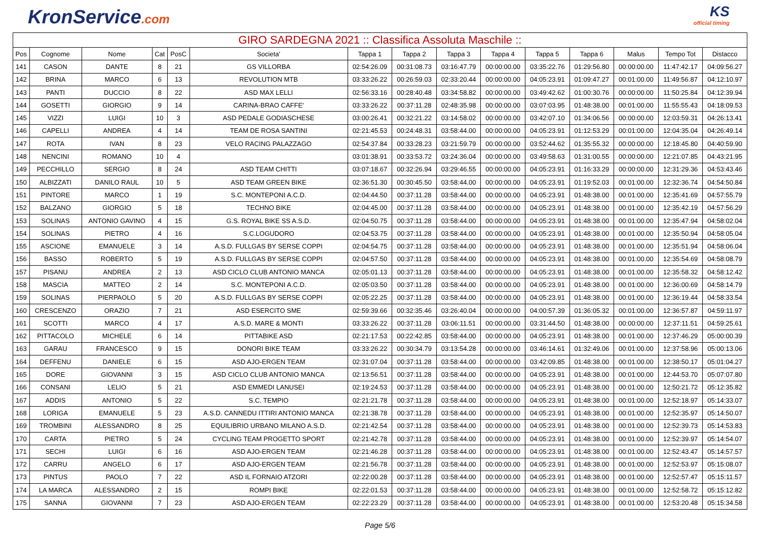KronService.com
KS
official timing
| GIRO SARDEGNA 2021 :: Classifica Assoluta Maschile :: | | | | | | | | | | | | | | |
| --- | --- | --- | --- | --- | --- | --- | --- | --- | --- | --- | --- | --- | --- | --- |
| Pos | Cognome | Nome | Cat | PosC | Societa' | Tappa 1 | Tappa 2 | Tappa 3 | Tappa 4 | Tappa 5 | Tappa 6 | Malus | Tempo Tot | Distacco |
| 141 | CASON | DANTE | 8 | 21 | GS VILLORBA | 02:54:26.09 | 00:31:08.73 | 03:16:47.79 | 00:00:00.00 | 03:35:22.76 | 01:29:56.80 | 00:00:00.00 | 11:47:42.17 | 04:09:56.27 |
| 142 | BRINA | MARCO | 6 | 13 | REVOLUTION MTB | 03:33:26.22 | 00:26:59.03 | 02:33:20.44 | 00:00:00.00 | 04:05:23.91 | 01:09:47.27 | 00:01:00.00 | 11:49:56.87 | 04:12:10.97 |
| 143 | PANTI | DUCCIO | 8 | 22 | ASD MAX LELLI | 02:56:33.16 | 00:28:40.48 | 03:34:58.82 | 00:00:00.00 | 03:49:42.62 | 01:00:30.76 | 00:00:00.00 | 11:50:25.84 | 04:12:39.94 |
| 144 | GOSETTI | GIORGIO | 9 | 14 | CARINA-BRAO CAFFE' | 03:33:26.22 | 00:37:11.28 | 02:48:35.98 | 00:00:00.00 | 03:07:03.95 | 01:48:38.00 | 00:01:00.00 | 11:55:55.43 | 04:18:09.53 |
| 145 | VIZZI | LUIGI | 10 | 3 | ASD PEDALE GODIASCHESE | 03:00:26.41 | 00:32:21.22 | 03:14:58.02 | 00:00:00.00 | 03:42:07.10 | 01:34:06.56 | 00:00:00.00 | 12:03:59.31 | 04:26:13.41 |
| 146 | CAPELLI | ANDREA | 4 | 14 | TEAM DE ROSA SANTINI | 02:21:45.53 | 00:24:48.31 | 03:58:44.00 | 00:00:00.00 | 04:05:23.91 | 01:12:53.29 | 00:01:00.00 | 12:04:35.04 | 04:26:49.14 |
| 147 | ROTA | IVAN | 8 | 23 | VELO RACING PALAZZAGO | 02:54:37.84 | 00:33:28.23 | 03:21:59.79 | 00:00:00.00 | 03:52:44.62 | 01:35:55.32 | 00:00:00.00 | 12:18:45.80 | 04:40:59.90 |
| 148 | NENCINI | ROMANO | 10 | 4 | | 03:01:38.91 | 00:33:53.72 | 03:24:36.04 | 00:00:00.00 | 03:49:58.63 | 01:31:00.55 | 00:00:00.00 | 12:21:07.85 | 04:43:21.95 |
| 149 | PECCHILLO | SERGIO | 8 | 24 | ASD TEAM CHITTI | 03:07:18.67 | 00:32:26.94 | 03:29:46.55 | 00:00:00.00 | 04:05:23.91 | 01:16:33.29 | 00:00:00.00 | 12:31:29.36 | 04:53:43.46 |
| 150 | ALBIZZATI | DANILO RAUL | 10 | 5 | ASD TEAM GREEN BIKE | 02:36:51.30 | 00:30:45.50 | 03:58:44.00 | 00:00:00.00 | 04:05:23.91 | 01:19:52.03 | 00:01:00.00 | 12:32:36.74 | 04:54:50.84 |
| 151 | PINTORE | MARCO | 1 | 19 | S.C. MONTEPONI A.C.D. | 02:04:44.50 | 00:37:11.28 | 03:58:44.00 | 00:00:00.00 | 04:05:23.91 | 01:48:38.00 | 00:01:00.00 | 12:35:41.69 | 04:57:55.79 |
| 152 | BALZANO | GIORGIO | 5 | 18 | TECHNO BIKE | 02:04:45.00 | 00:37:11.28 | 03:58:44.00 | 00:00:00.00 | 04:05:23.91 | 01:48:38.00 | 00:01:00.00 | 12:35:42.19 | 04:57:56.29 |
| 153 | SOLINAS | ANTONIO GAVINO | 4 | 15 | G.S. ROYAL BIKE SS A.S.D. | 02:04:50.75 | 00:37:11.28 | 03:58:44.00 | 00:00:00.00 | 04:05:23.91 | 01:48:38.00 | 00:01:00.00 | 12:35:47.94 | 04:58:02.04 |
| 154 | SOLINAS | PIETRO | 4 | 16 | S.C.LOGUDORO | 02:04:53.75 | 00:37:11.28 | 03:58:44.00 | 00:00:00.00 | 04:05:23.91 | 01:48:38.00 | 00:01:00.00 | 12:35:50.94 | 04:58:05.04 |
| 155 | ASCIONE | EMANUELE | 3 | 14 | A.S.D. FULLGAS BY SERSE COPPI | 02:04:54.75 | 00:37:11.28 | 03:58:44.00 | 00:00:00.00 | 04:05:23.91 | 01:48:38.00 | 00:01:00.00 | 12:35:51.94 | 04:58:06.04 |
| 156 | BASSO | ROBERTO | 5 | 19 | A.S.D. FULLGAS BY SERSE COPPI | 02:04:57.50 | 00:37:11.28 | 03:58:44.00 | 00:00:00.00 | 04:05:23.91 | 01:48:38.00 | 00:01:00.00 | 12:35:54.69 | 04:58:08.79 |
| 157 | PISANU | ANDREA | 2 | 13 | ASD CICLO CLUB ANTONIO MANCA | 02:05:01.13 | 00:37:11.28 | 03:58:44.00 | 00:00:00.00 | 04:05:23.91 | 01:48:38.00 | 00:01:00.00 | 12:35:58.32 | 04:58:12.42 |
| 158 | MASCIA | MATTEO | 2 | 14 | S.C. MONTEPONI A.C.D. | 02:05:03.50 | 00:37:11.28 | 03:58:44.00 | 00:00:00.00 | 04:05:23.91 | 01:48:38.00 | 00:01:00.00 | 12:36:00.69 | 04:58:14.79 |
| 159 | SOLINAS | PIERPAOLO | 5 | 20 | A.S.D. FULLGAS BY SERSE COPPI | 02:05:22.25 | 00:37:11.28 | 03:58:44.00 | 00:00:00.00 | 04:05:23.91 | 01:48:38.00 | 00:01:00.00 | 12:36:19.44 | 04:58:33.54 |
| 160 | CRESCENZO | ORAZIO | 7 | 21 | ASD ESERCITO SME | 02:59:39.66 | 00:32:35.46 | 03:26:40.04 | 00:00:00.00 | 04:00:57.39 | 01:36:05.32 | 00:01:00.00 | 12:36:57.87 | 04:59:11.97 |
| 161 | SCOTTI | MARCO | 4 | 17 | A.S.D. MARE & MONTI | 03:33:26.22 | 00:37:11.28 | 03:06:11.51 | 00:00:00.00 | 03:31:44.50 | 01:48:38.00 | 00:00:00.00 | 12:37:11.51 | 04:59:25.61 |
| 162 | PITTACOLO | MICHELE | 6 | 14 | PITTABIKE ASD | 02:21:17.53 | 00:22:42.85 | 03:58:44.00 | 00:00:00.00 | 04:05:23.91 | 01:48:38.00 | 00:01:00.00 | 12:37:46.29 | 05:00:00.39 |
| 163 | GARAU | FRANCESCO | 9 | 15 | DONORI BIKE TEAM | 03:33:26.22 | 00:30:34.79 | 03:13:54.28 | 00:00:00.00 | 03:46:14.61 | 01:32:49.06 | 00:01:00.00 | 12:37:58.96 | 05:00:13.06 |
| 164 | DEFFENU | DANIELE | 6 | 15 | ASD AJO-ERGEN TEAM | 02:31:07.04 | 00:37:11.28 | 03:58:44.00 | 00:00:00.00 | 03:42:09.85 | 01:48:38.00 | 00:01:00.00 | 12:38:50.17 | 05:01:04.27 |
| 165 | DORE | GIOVANNI | 3 | 15 | ASD CICLO CLUB ANTONIO MANCA | 02:13:56.51 | 00:37:11.28 | 03:58:44.00 | 00:00:00.00 | 04:05:23.91 | 01:48:38.00 | 00:01:00.00 | 12:44:53.70 | 05:07:07.80 |
| 166 | CONSANI | LELIO | 5 | 21 | ASD EMMEDI LANUSEI | 02:19:24.53 | 00:37:11.28 | 03:58:44.00 | 00:00:00.00 | 04:05:23.91 | 01:48:38.00 | 00:01:00.00 | 12:50:21.72 | 05:12:35.82 |
| 167 | ADDIS | ANTONIO | 5 | 22 | S.C. TEMPIO | 02:21:21.78 | 00:37:11.28 | 03:58:44.00 | 00:00:00.00 | 04:05:23.91 | 01:48:38.00 | 00:01:00.00 | 12:52:18.97 | 05:14:33.07 |
| 168 | LORIGA | EMANUELE | 5 | 23 | A.S.D. CANNEDU ITTIRI ANTONIO MANCA | 02:21:38.78 | 00:37:11.28 | 03:58:44.00 | 00:00:00.00 | 04:05:23.91 | 01:48:38.00 | 00:01:00.00 | 12:52:35.97 | 05:14:50.07 |
| 169 | TROMBINI | ALESSANDRO | 8 | 25 | EQUILIBRIO URBANO MILANO A.S.D. | 02:21:42.54 | 00:37:11.28 | 03:58:44.00 | 00:00:00.00 | 04:05:23.91 | 01:48:38.00 | 00:01:00.00 | 12:52:39.73 | 05:14:53.83 |
| 170 | CARTA | PIETRO | 5 | 24 | CYCLING TEAM PROGETTO SPORT | 02:21:42.78 | 00:37:11.28 | 03:58:44.00 | 00:00:00.00 | 04:05:23.91 | 01:48:38.00 | 00:01:00.00 | 12:52:39.97 | 05:14:54.07 |
| 171 | SECHI | LUIGI | 6 | 16 | ASD AJO-ERGEN TEAM | 02:21:46.28 | 00:37:11.28 | 03:58:44.00 | 00:00:00.00 | 04:05:23.91 | 01:48:38.00 | 00:01:00.00 | 12:52:43.47 | 05:14:57.57 |
| 172 | CARRU | ANGELO | 6 | 17 | ASD AJO-ERGEN TEAM | 02:21:56.78 | 00:37:11.28 | 03:58:44.00 | 00:00:00.00 | 04:05:23.91 | 01:48:38.00 | 00:01:00.00 | 12:52:53.97 | 05:15:08.07 |
| 173 | PINTUS | PAOLO | 7 | 22 | ASD IL FORNAIO ATZORI | 02:22:00.28 | 00:37:11.28 | 03:58:44.00 | 00:00:00.00 | 04:05:23.91 | 01:48:38.00 | 00:01:00.00 | 12:52:57.47 | 05:15:11.57 |
| 174 | LA MARCA | ALESSANDRO | 2 | 15 | ROMPI BIKE | 02:22:01.53 | 00:37:11.28 | 03:58:44.00 | 00:00:00.00 | 04:05:23.91 | 01:48:38.00 | 00:01:00.00 | 12:52:58.72 | 05:15:12.82 |
| 175 | SANNA | GIOVANNI | 7 | 23 | ASD AJO-ERGEN TEAM | 02:22:23.29 | 00:37:11.28 | 03:58:44.00 | 00:00:00.00 | 04:05:23.91 | 01:48:38.00 | 00:01:00.00 | 12:53:20.48 | 05:15:34.58 |
Page 5/6